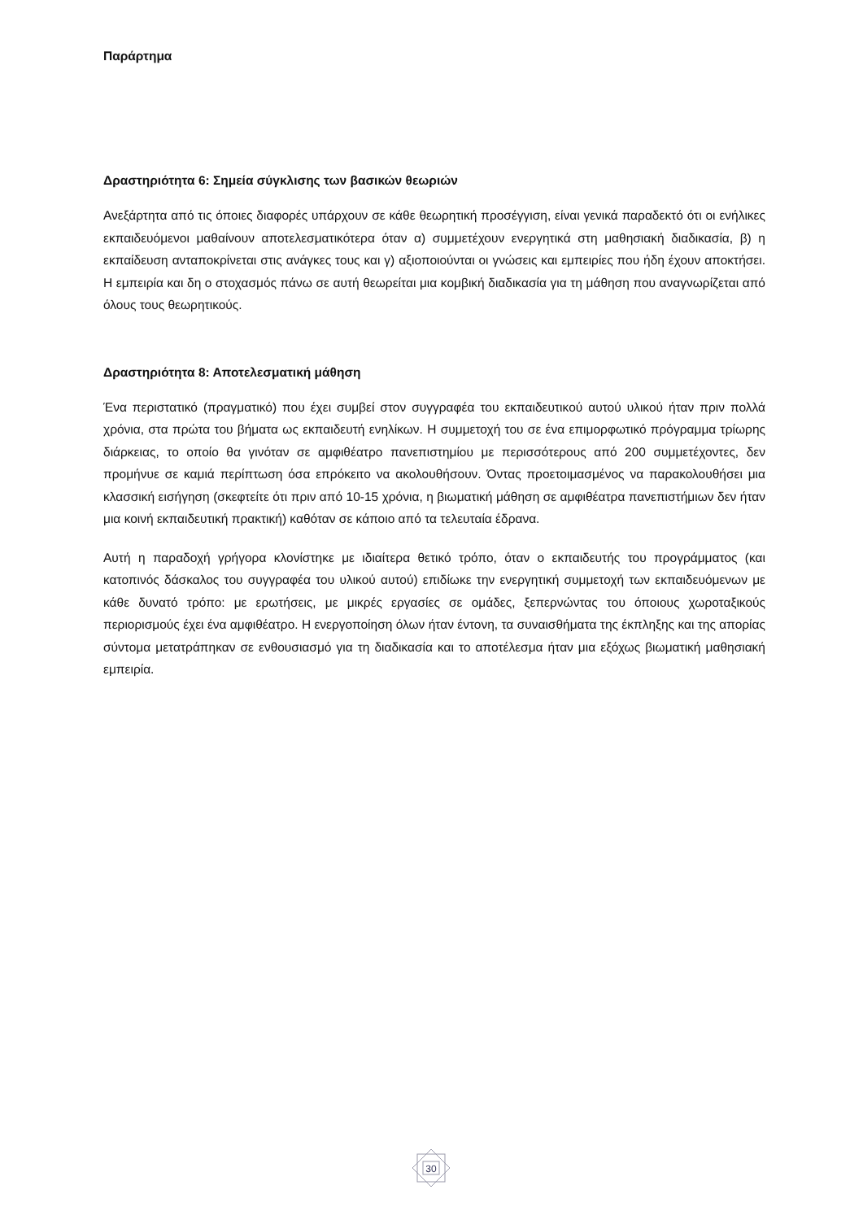Παράρτημα
Δραστηριότητα 6: Σημεία σύγκλισης των βασικών θεωριών
Ανεξάρτητα από τις όποιες διαφορές υπάρχουν σε κάθε θεωρητική προσέγγιση, είναι γενικά παραδεκτό ότι οι ενήλικες εκπαιδευόμενοι μαθαίνουν αποτελεσματικότερα όταν α) συμμετέχουν ενεργητικά στη μαθησιακή διαδικασία, β) η εκπαίδευση ανταποκρίνεται στις ανάγκες τους και γ) αξιοποιούνται οι γνώσεις και εμπειρίες που ήδη έχουν αποκτήσει. Η εμπειρία και δη ο στοχασμός πάνω σε αυτή θεωρείται μια κομβική διαδικασία για τη μάθηση που αναγνωρίζεται από όλους τους θεωρητικούς.
Δραστηριότητα 8: Αποτελεσματική μάθηση
Ένα περιστατικό (πραγματικό) που έχει συμβεί στον συγγραφέα του εκπαιδευτικού αυτού υλικού ήταν πριν πολλά χρόνια, στα πρώτα του βήματα ως εκπαιδευτή ενηλίκων. Η συμμετοχή του σε ένα επιμορφωτικό πρόγραμμα τρίωρης διάρκειας, το οποίο θα γινόταν σε αμφιθέατρο πανεπιστημίου με περισσότερους από 200 συμμετέχοντες, δεν προμήνυε σε καμιά περίπτωση όσα επρόκειτο να ακολουθήσουν. Όντας προετοιμασμένος να παρακολουθήσει μια κλασσική εισήγηση (σκεφτείτε ότι πριν από 10-15 χρόνια, η βιωματική μάθηση σε αμφιθέατρα πανεπιστήμιων δεν ήταν μια κοινή εκπαιδευτική πρακτική) καθόταν σε κάποιο από τα τελευταία έδρανα.
Αυτή η παραδοχή γρήγορα κλονίστηκε με ιδιαίτερα θετικό τρόπο, όταν ο εκπαιδευτής του προγράμματος (και κατοπινός δάσκαλος του συγγραφέα του υλικού αυτού) επιδίωκε την ενεργητική συμμετοχή των εκπαιδευόμενων με κάθε δυνατό τρόπο: με ερωτήσεις, με μικρές εργασίες σε ομάδες, ξεπερνώντας του όποιους χωροταξικούς περιορισμούς έχει ένα αμφιθέατρο. Η ενεργοποίηση όλων ήταν έντονη, τα συναισθήματα της έκπληξης και της απορίας σύντομα μετατράπηκαν σε ενθουσιασμό για τη διαδικασία και το αποτέλεσμα ήταν μια εξόχως βιωματική μαθησιακή εμπειρία.
30